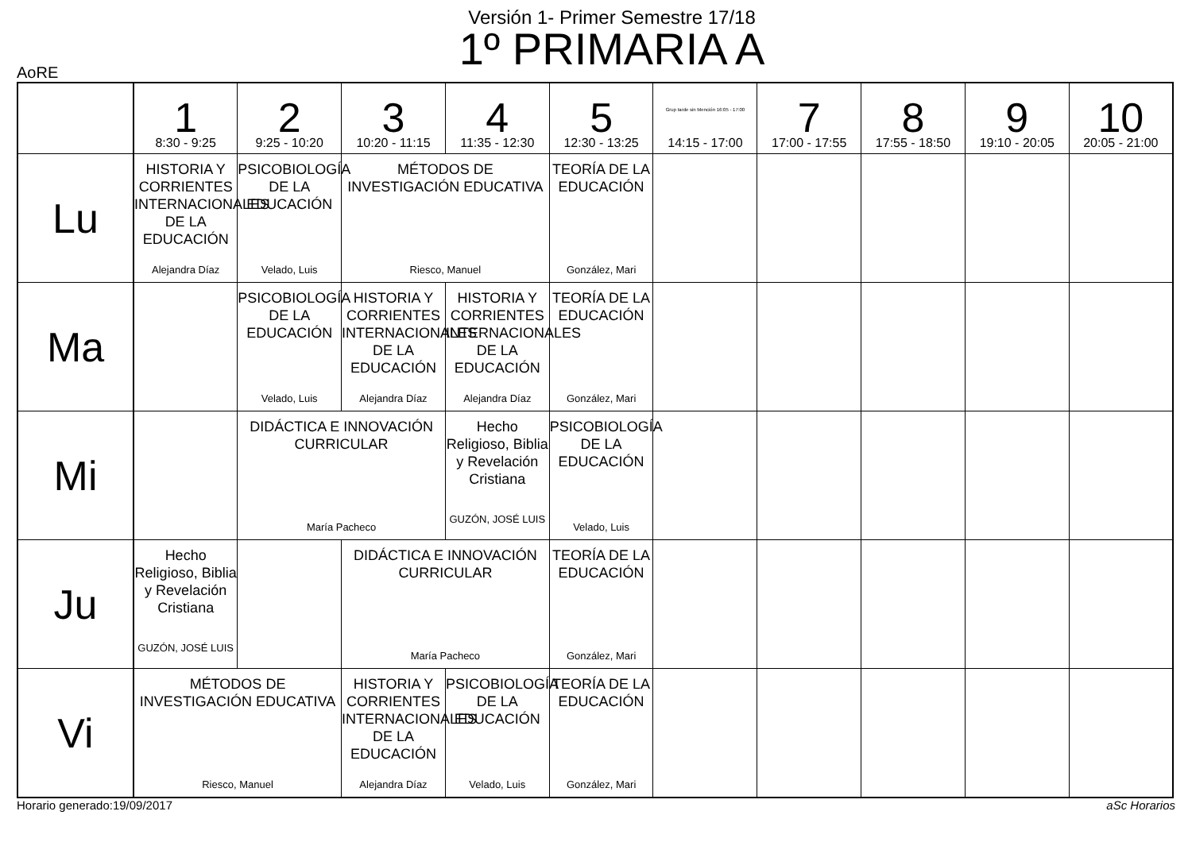Versión 1- Primer Semestre 17/18
1º PRIMARIA A
AoRE
| | 1 8:30 - 9:25 | 2 9:25 - 10:20 | 3 10:20 - 11:15 | 4 11:35 - 12:30 | 5 12:30 - 13:25 | Grup tarde sin Mención 16:05 - 17:00 14:15 - 17:00 | 7 17:00 - 17:55 | 8 17:55 - 18:50 | 9 19:10 - 20:05 | 10 20:05 - 21:00 |
| --- | --- | --- | --- | --- | --- | --- | --- | --- | --- | --- |
| Lu | HISTORIA Y CORRIENTES INTERNACIONALES DE LA EDUCACIÓN Alejandra Díaz | PSICOBIOLOGÍA DE LA EDUCACIÓN Velado, Luis | MÉTODOS DE INVESTIGACIÓN EDUCATIVA Riesco, Manuel | | TEORÍA DE LA EDUCACIÓN González, Mari | | | | | |
| Ma | | PSICOBIOLOGÍA DE LA EDUCACIÓN Velado, Luis | HISTORIA Y CORRIENTES INTERNACIONALES DE LA EDUCACIÓN Alejandra Díaz | HISTORIA Y CORRIENTES INTERNACIONALES DE LA EDUCACIÓN Alejandra Díaz | TEORÍA DE LA EDUCACIÓN González, Mari | | | | | |
| Mi | | DIDÁCTICA E INNOVACIÓN CURRICULAR María Pacheco | | Hecho Religioso, Biblia y Revelación Cristiana GUZÓN, JOSÉ LUIS | PSICOBIOLOGÍA DE LA EDUCACIÓN Velado, Luis | | | | | |
| Ju | Hecho Religioso, Biblia y Revelación Cristiana GUZÓN, JOSÉ LUIS | | DIDÁCTICA E INNOVACIÓN CURRICULAR María Pacheco | | TEORÍA DE LA EDUCACIÓN González, Mari | | | | | |
| Vi | MÉTODOS DE INVESTIGACIÓN EDUCATIVA Riesco, Manuel | | HISTORIA Y CORRIENTES INTERNACIONALES DE LA EDUCACIÓN Alejandra Díaz | PSICOBIOLOGÍA DE LA EDUCACIÓN Velado, Luis | TEORÍA DE LA EDUCACIÓN González, Mari | | | | | |
Horario generado:19/09/2017 aSc Horarios